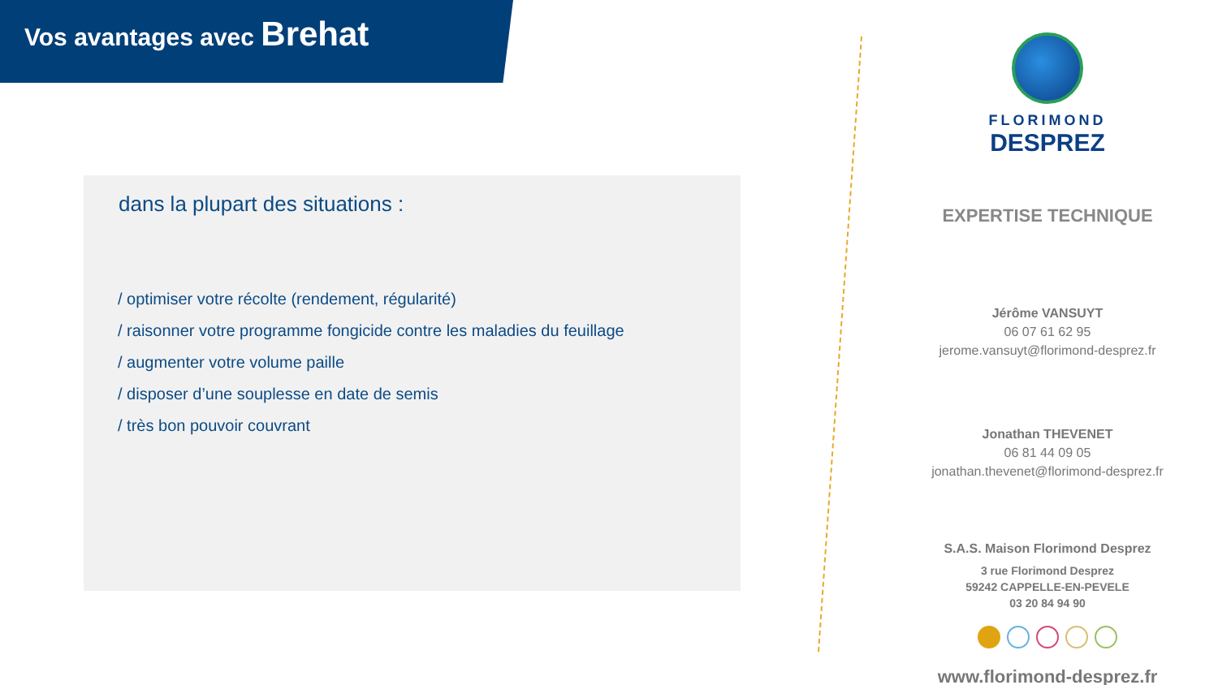Vos avantages avec Brehat
dans la plupart des situations :
/ optimiser votre récolte (rendement, régularité)
/ raisonner votre programme fongicide contre les maladies du feuillage
/ augmenter votre volume paille
/ disposer d’une souplesse en date de semis
/ très bon pouvoir couvrant
FLORIMOND
DESPREZ
EXPERTISE TECHNIQUE
Jérôme VANSUYT
06 07 61 62 95
jerome.vansuyt@florimond-desprez.fr
Jonathan THEVENET
06 81 44 09 05
jonathan.thevenet@florimond-desprez.fr
S.A.S. Maison Florimond Desprez
3 rue Florimond Desprez
59242 CAPPELLE-EN-PEVELE
03 20 84 94 90
www.florimond-desprez.fr